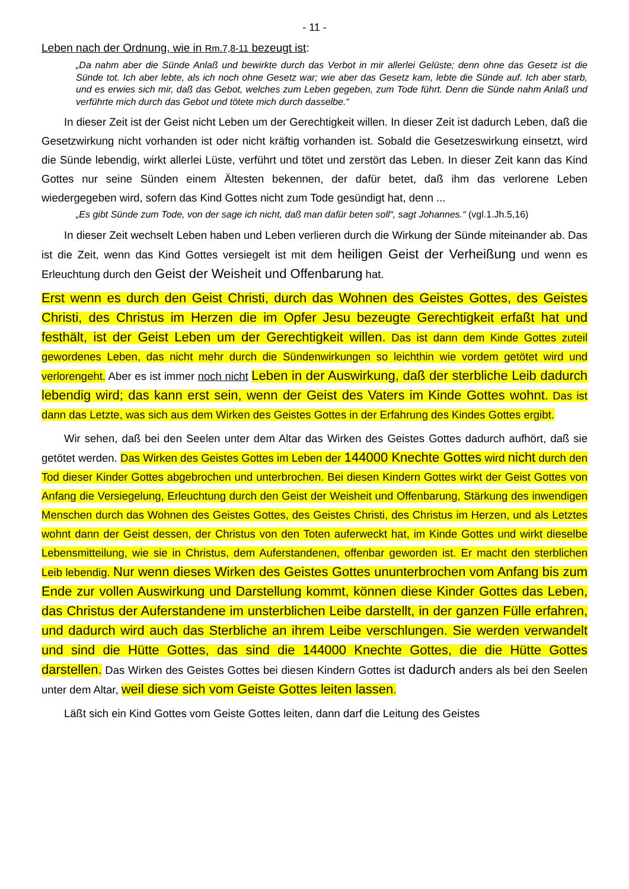- 11 -
Leben nach der Ordnung, wie in Rm.7,8-11 bezeugt ist:
„Da nahm aber die Sünde Anlaß und bewirkte durch das Verbot in mir allerlei Gelüste; denn ohne das Gesetz ist die Sünde tot. Ich aber lebte, als ich noch ohne Gesetz war; wie aber das Gesetz kam, lebte die Sünde auf. Ich aber starb, und es erwies sich mir, daß das Gebot, welches zum Leben gegeben, zum Tode führt. Denn die Sünde nahm Anlaß und verführte mich durch das Gebot und tötete mich durch dasselbe.“
In dieser Zeit ist der Geist nicht Leben um der Gerechtigkeit willen. In dieser Zeit ist dadurch Leben, daß die Gesetzwirkung nicht vorhanden ist oder nicht kräftig vorhanden ist. Sobald die Gesetzeswirkung einsetzt, wird die Sünde lebendig, wirkt allerlei Lüste, verführt und tötet und zerstört das Leben. In dieser Zeit kann das Kind Gottes nur seine Sünden einem Ältesten bekennen, der dafür betet, daß ihm das verlorene Leben wiedergegeben wird, sofern das Kind Gottes nicht zum Tode gesündigt hat, denn ...
„Es gibt Sünde zum Tode, von der sage ich nicht, daß man dafür beten soll“, sagt Johannes.“ (vgl.1.Jh.5,16)
In dieser Zeit wechselt Leben haben und Leben verlieren durch die Wirkung der Sünde miteinander ab. Das ist die Zeit, wenn das Kind Gottes versiegelt ist mit dem heiligen Geist der Verheißung und wenn es Erleuchtung durch den Geist der Weisheit und Offenbarung hat.
Erst wenn es durch den Geist Christi, durch das Wohnen des Geistes Gottes, des Geistes Christi, des Christus im Herzen die im Opfer Jesu bezeugte Gerechtigkeit erfaßt hat und festhält, ist der Geist Leben um der Gerechtigkeit willen. Das ist dann dem Kinde Gottes zuteil gewordenes Leben, das nicht mehr durch die Sündenwirkungen so leichthin wie vordem getötet wird und verlorengeht. Aber es ist immer noch nicht Leben in der Auswirkung, daß der sterbliche Leib dadurch lebendig wird; das kann erst sein, wenn der Geist des Vaters im Kinde Gottes wohnt. Das ist dann das Letzte, was sich aus dem Wirken des Geistes Gottes in der Erfahrung des Kindes Gottes ergibt.
Wir sehen, daß bei den Seelen unter dem Altar das Wirken des Geistes Gottes dadurch aufhört, daß sie getötet werden. Das Wirken des Geistes Gottes im Leben der 144000 Knechte Gottes wird nicht durch den Tod dieser Kinder Gottes abgebrochen und unterbrochen. Bei diesen Kindern Gottes wirkt der Geist Gottes von Anfang die Versiegelung, Erleuchtung durch den Geist der Weisheit und Offenbarung, Stärkung des inwendigen Menschen durch das Wohnen des Geistes Gottes, des Geistes Christi, des Christus im Herzen, und als Letztes wohnt dann der Geist dessen, der Christus von den Toten auferweckt hat, im Kinde Gottes und wirkt dieselbe Lebensmitteilung, wie sie in Christus, dem Auferstandenen, offenbar geworden ist. Er macht den sterblichen Leib lebendig. Nur wenn dieses Wirken des Geistes Gottes ununterbrochen vom Anfang bis zum Ende zur vollen Auswirkung und Darstellung kommt, können diese Kinder Gottes das Leben, das Christus der Auferstandene im unsterblichen Leibe darstellt, in der ganzen Fülle erfahren, und dadurch wird auch das Sterbliche an ihrem Leibe verschlungen. Sie werden verwandelt und sind die Hütte Gottes, das sind die 144000 Knechte Gottes, die die Hütte Gottes darstellen. Das Wirken des Geistes Gottes bei diesen Kindern Gottes ist dadurch anders als bei den Seelen unter dem Altar, weil diese sich vom Geiste Gottes leiten lassen.
Läßt sich ein Kind Gottes vom Geiste Gottes leiten, dann darf die Leitung des Geistes